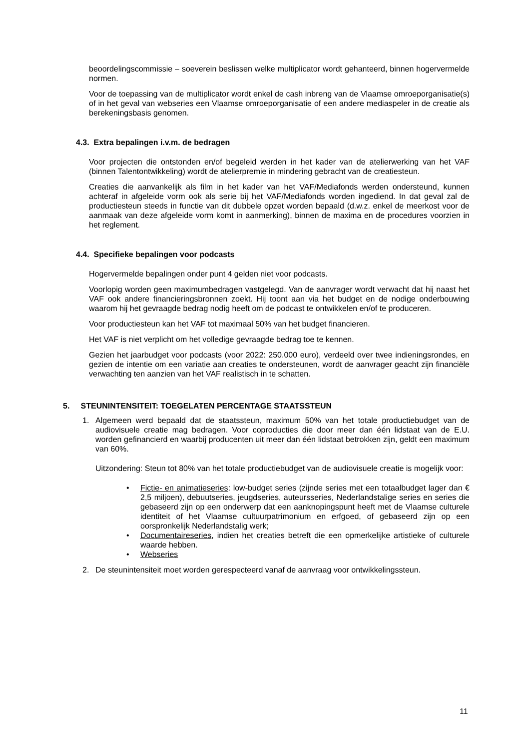beoordelingscommissie – soeverein beslissen welke multiplicator wordt gehanteerd, binnen hogervermelde normen.
Voor de toepassing van de multiplicator wordt enkel de cash inbreng van de Vlaamse omroeporganisatie(s) of in het geval van webseries een Vlaamse omroeporganisatie of een andere mediaspeler in de creatie als berekeningsbasis genomen.
4.3. Extra bepalingen i.v.m. de bedragen
Voor projecten die ontstonden en/of begeleid werden in het kader van de atelierwerking van het VAF (binnen Talentontwikkeling) wordt de atelierpremie in mindering gebracht van de creatiesteun.
Creaties die aanvankelijk als film in het kader van het VAF/Mediafonds werden ondersteund, kunnen achteraf in afgeleide vorm ook als serie bij het VAF/Mediafonds worden ingediend. In dat geval zal de productiesteun steeds in functie van dit dubbele opzet worden bepaald (d.w.z. enkel de meerkost voor de aanmaak van deze afgeleide vorm komt in aanmerking), binnen de maxima en de procedures voorzien in het reglement.
4.4. Specifieke bepalingen voor podcasts
Hogervermelde bepalingen onder punt 4 gelden niet voor podcasts.
Voorlopig worden geen maximumbedragen vastgelegd. Van de aanvrager wordt verwacht dat hij naast het VAF ook andere financieringsbronnen zoekt. Hij toont aan via het budget en de nodige onderbouwing waarom hij het gevraagde bedrag nodig heeft om de podcast te ontwikkelen en/of te produceren.
Voor productiesteun kan het VAF tot maximaal 50% van het budget financieren.
Het VAF is niet verplicht om het volledige gevraagde bedrag toe te kennen.
Gezien het jaarbudget voor podcasts (voor 2022: 250.000 euro), verdeeld over twee indieningsrondes, en gezien de intentie om een variatie aan creaties te ondersteunen, wordt de aanvrager geacht zijn financiële verwachting ten aanzien van het VAF realistisch in te schatten.
5. STEUNINTENSITEIT: TOEGELATEN PERCENTAGE STAATSSTEUN
1. Algemeen werd bepaald dat de staatssteun, maximum 50% van het totale productiebudget van de audiovisuele creatie mag bedragen. Voor coproducties die door meer dan één lidstaat van de E.U. worden gefinancierd en waarbij producenten uit meer dan één lidstaat betrokken zijn, geldt een maximum van 60%.
Uitzondering: Steun tot 80% van het totale productiebudget van de audiovisuele creatie is mogelijk voor:
• Fictie- en animatieseries: low-budget series (zijnde series met een totaalbudget lager dan € 2,5 miljoen), debuutseries, jeugdseries, auteursseries, Nederlandstalige series en series die gebaseerd zijn op een onderwerp dat een aanknopingspunt heeft met de Vlaamse culturele identiteit of het Vlaamse cultuurpatrimonium en erfgoed, of gebaseerd zijn op een oorspronkelijk Nederlandstalig werk;
• Documentaireseries, indien het creaties betreft die een opmerkelijke artistieke of culturele waarde hebben.
• Webseries
2. De steunintensiteit moet worden gerespecteerd vanaf de aanvraag voor ontwikkelingssteun.
11